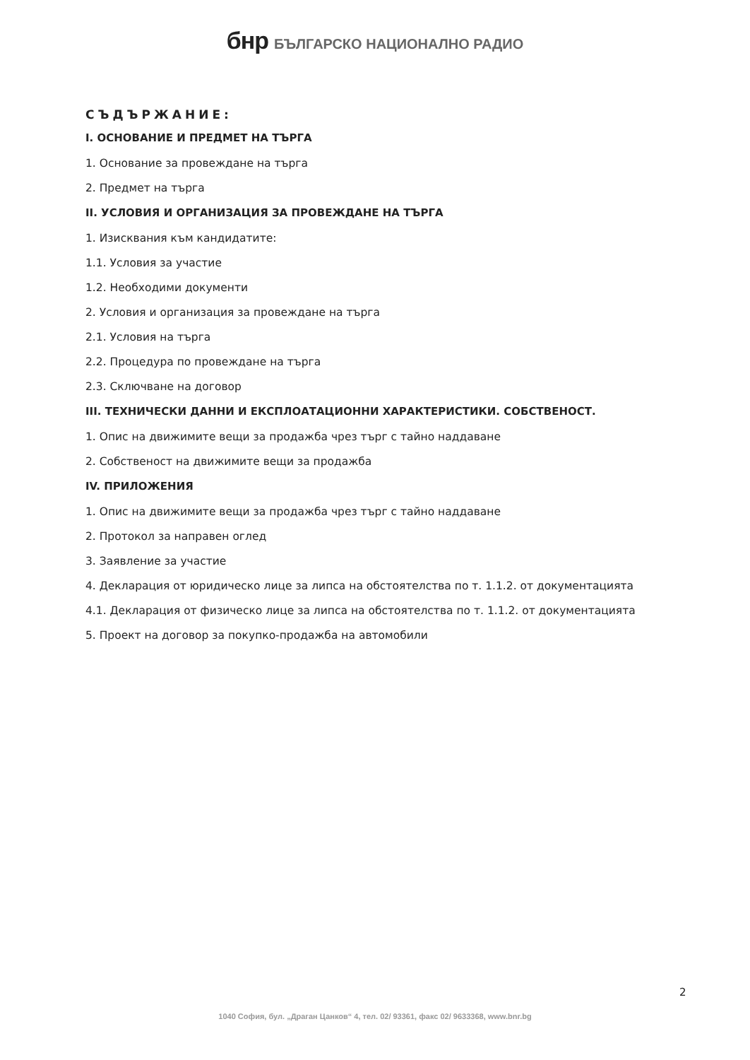бнр БЪЛГАРСКО НАЦИОНАЛНО РАДИО
СЪДЪРЖАНИЕ:
I. ОСНОВАНИЕ И ПРЕДМЕТ НА ТЪРГА
1. Основание за провеждане на търга
2. Предмет на търга
II. УСЛОВИЯ И ОРГАНИЗАЦИЯ ЗА ПРОВЕЖДАНЕ НА ТЪРГА
1. Изисквания към кандидатите:
1.1. Условия за участие
1.2. Необходими документи
2. Условия и организация за провеждане на търга
2.1. Условия на търга
2.2. Процедура по провеждане на търга
2.3. Сключване на договор
III. ТЕХНИЧЕСКИ ДАННИ И ЕКСПЛОАТАЦИОННИ ХАРАКТЕРИСТИКИ. СОБСТВЕНОСТ.
1. Опис на движимите вещи за продажба чрез търг с тайно наддаване
2. Собственост на движимите вещи за продажба
IV. ПРИЛОЖЕНИЯ
1. Опис на движимите вещи за продажба чрез търг с тайно наддаване
2. Протокол за направен оглед
3. Заявление за участие
4. Декларация от юридическо лице за липса на обстоятелства по т. 1.1.2. от документацията
4.1. Декларация от физическо лице за липса на обстоятелства по т. 1.1.2. от документацията
5. Проект на договор за покупко-продажба на автомобили
2
1040 София, бул. „Драган Цанков“ 4, тел. 02/ 93361, факс 02/ 9633368, www.bnr.bg